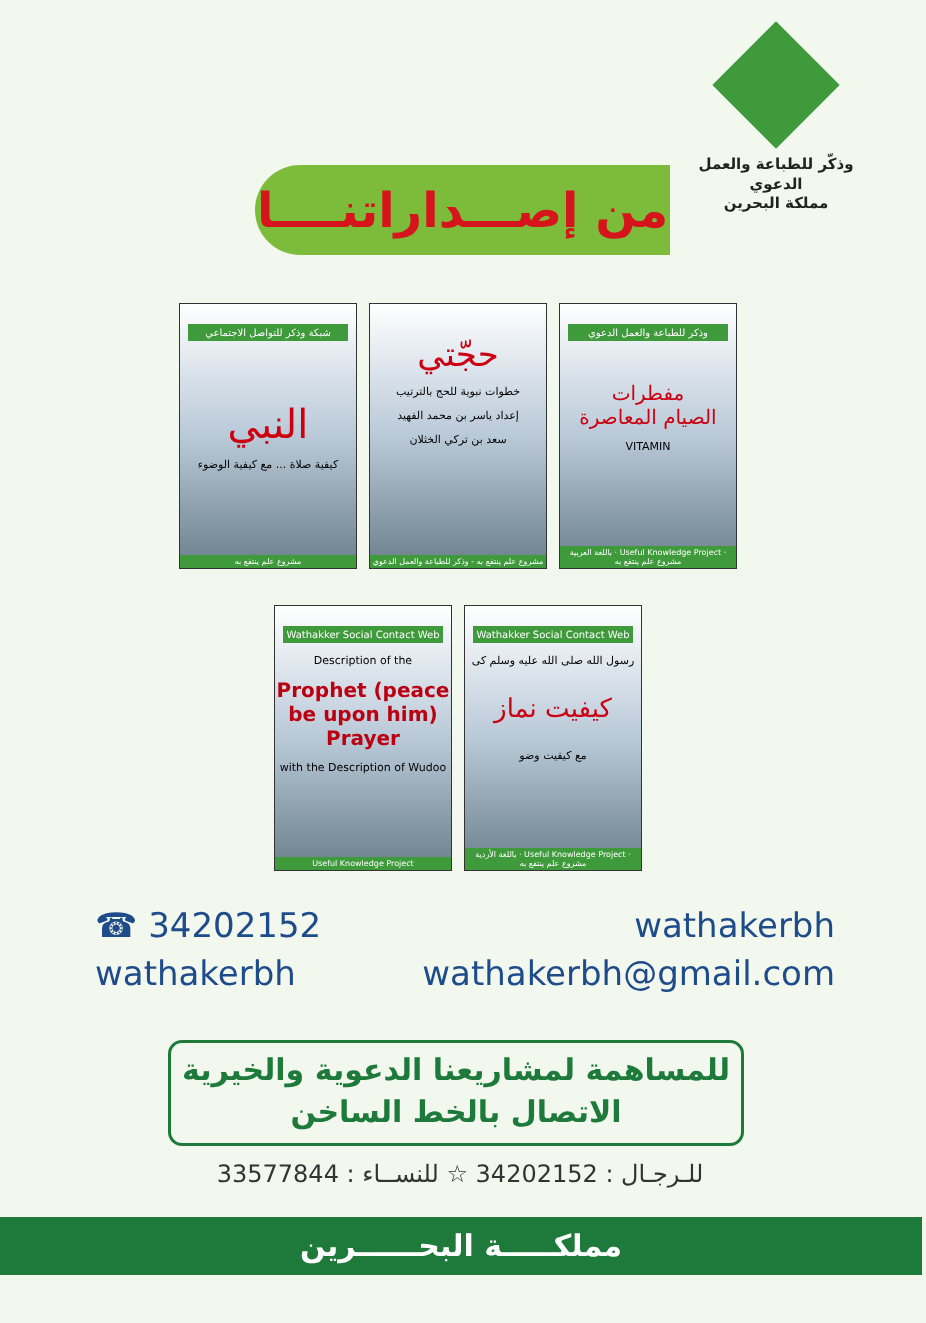وذكّر للطباعة والعمل الدعوي
مملكة البحرين
من إصـــداراتنــــا
شبكة وذكر للتواصل الاجتماعي
النبي
كيفية صلاة ... مع كيفية الوضوء
مشروع علم ينتفع به
حجّتي
خطوات نبوية للحج بالترتيب
إعداد ياسر بن محمد الفهيد
سعد بن تركي الخثلان
مشروع علم ينتفع به - وذكر للطباعة والعمل الدعوي
وذكر للطباعة والعمل الدعوي
مفطرات
الصيام المعاصرة
VITAMIN
باللغة العربية · Useful Knowledge Project · مشروع علم ينتفع به
Wathakker Social Contact Web
Description of the
Prophet (peace be upon him) Prayer
with the Description of Wudoo
Useful Knowledge Project
Wathakker Social Contact Web
رسول الله صلى الله عليه وسلم کی
کیفیت نماز
مع کیفیت وضو
باللغة الأردية · Useful Knowledge Project · مشروع علم ينتفع به
☎ 34202152 wathakerbh
wathakerbh wathakerbh@gmail.com
للمساهمة لمشاريعنا الدعوية والخيرية
الاتصال بالخط الساخن
للـرجـال : 34202152 ☆ للنســاء : 33577844
مملكـــــة البحــــــرين